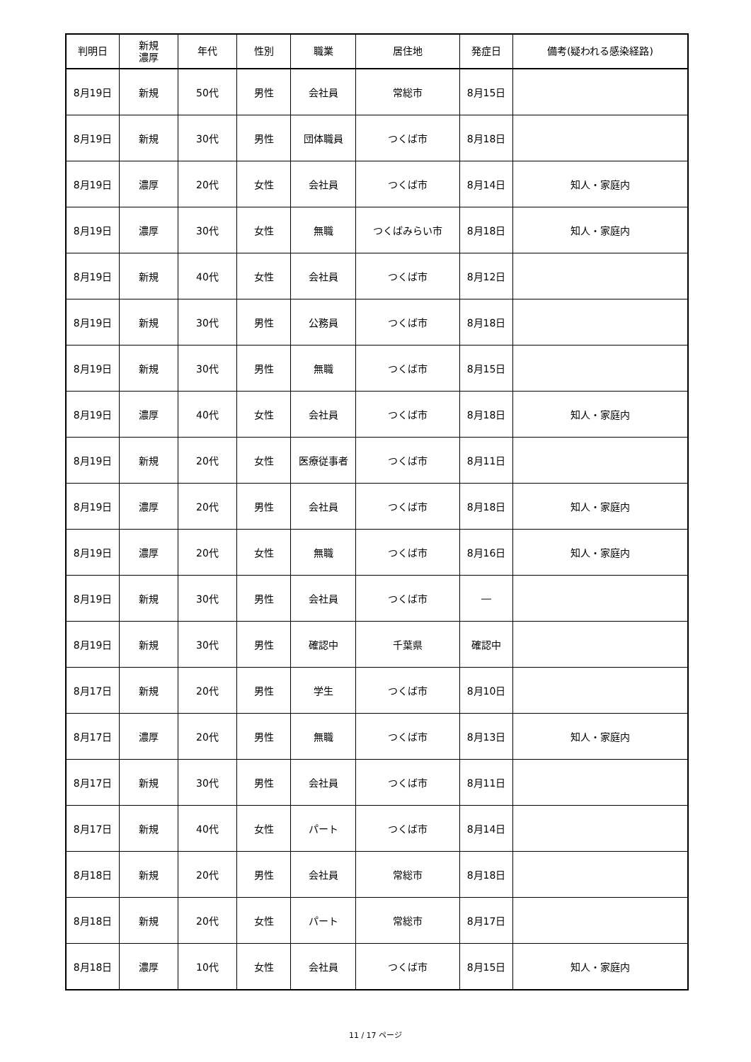| 判明日 | 新規 濃厚 | 年代 | 性別 | 職業 | 居住地 | 発症日 | 備考(疑われる感染経路) |
| --- | --- | --- | --- | --- | --- | --- | --- |
| 8月19日 | 新規 | 50代 | 男性 | 会社員 | 常総市 | 8月15日 | |
| 8月19日 | 新規 | 30代 | 男性 | 団体職員 | つくば市 | 8月18日 | |
| 8月19日 | 濃厚 | 20代 | 女性 | 会社員 | つくば市 | 8月14日 | 知人・家庭内 |
| 8月19日 | 濃厚 | 30代 | 女性 | 無職 | つくばみらい市 | 8月18日 | 知人・家庭内 |
| 8月19日 | 新規 | 40代 | 女性 | 会社員 | つくば市 | 8月12日 | |
| 8月19日 | 新規 | 30代 | 男性 | 公務員 | つくば市 | 8月18日 | |
| 8月19日 | 新規 | 30代 | 男性 | 無職 | つくば市 | 8月15日 | |
| 8月19日 | 濃厚 | 40代 | 女性 | 会社員 | つくば市 | 8月18日 | 知人・家庭内 |
| 8月19日 | 新規 | 20代 | 女性 | 医療従事者 | つくば市 | 8月11日 | |
| 8月19日 | 濃厚 | 20代 | 男性 | 会社員 | つくば市 | 8月18日 | 知人・家庭内 |
| 8月19日 | 濃厚 | 20代 | 女性 | 無職 | つくば市 | 8月16日 | 知人・家庭内 |
| 8月19日 | 新規 | 30代 | 男性 | 会社員 | つくば市 | ― | |
| 8月19日 | 新規 | 30代 | 男性 | 確認中 | 千葉県 | 確認中 | |
| 8月17日 | 新規 | 20代 | 男性 | 学生 | つくば市 | 8月10日 | |
| 8月17日 | 濃厚 | 20代 | 男性 | 無職 | つくば市 | 8月13日 | 知人・家庭内 |
| 8月17日 | 新規 | 30代 | 男性 | 会社員 | つくば市 | 8月11日 | |
| 8月17日 | 新規 | 40代 | 女性 | パート | つくば市 | 8月14日 | |
| 8月18日 | 新規 | 20代 | 男性 | 会社員 | 常総市 | 8月18日 | |
| 8月18日 | 新規 | 20代 | 女性 | パート | 常総市 | 8月17日 | |
| 8月18日 | 濃厚 | 10代 | 女性 | 会社員 | つくば市 | 8月15日 | 知人・家庭内 |
11 / 17 ページ